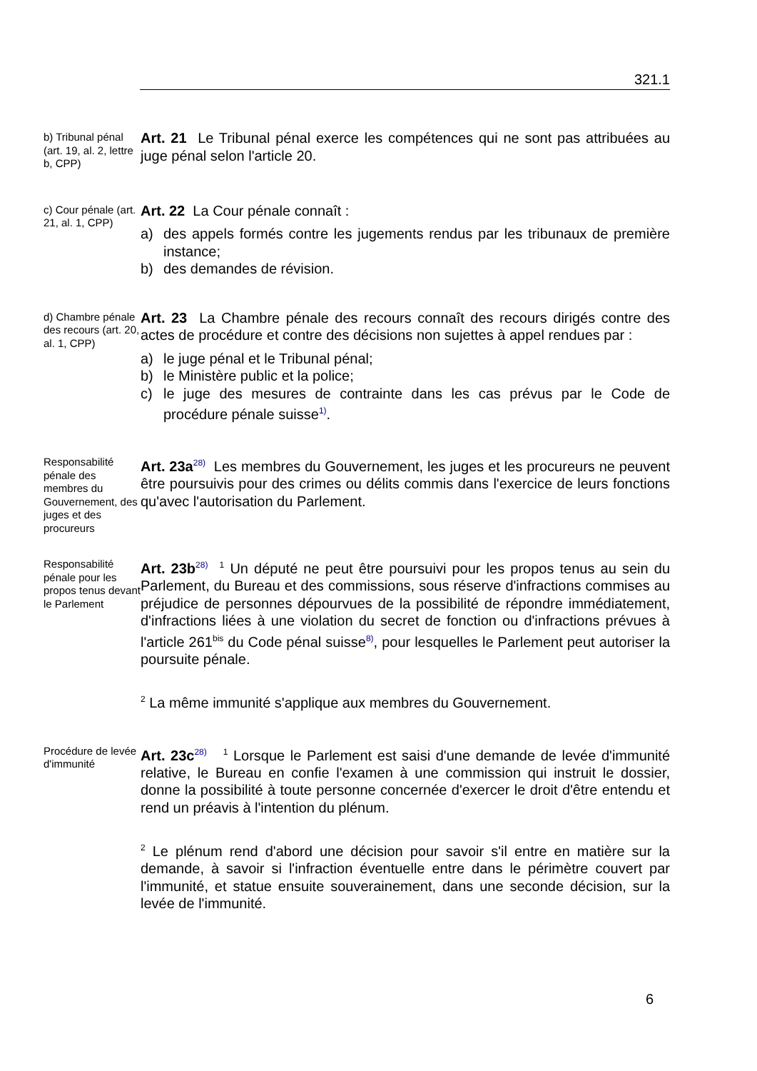321.1
b) Tribunal pénal (art. 19, al. 2, lettre b, CPP)
Art. 21 Le Tribunal pénal exerce les compétences qui ne sont pas attribuées au juge pénal selon l'article 20.
c) Cour pénale (art. 21, al. 1, CPP)
Art. 22 La Cour pénale connaît :
a) des appels formés contre les jugements rendus par les tribunaux de première instance;
b) des demandes de révision.
d) Chambre pénale des recours (art. 20, al. 1, CPP)
Art. 23 La Chambre pénale des recours connaît des recours dirigés contre des actes de procédure et contre des décisions non sujettes à appel rendues par :
a) le juge pénal et le Tribunal pénal;
b) le Ministère public et la police;
c) le juge des mesures de contrainte dans les cas prévus par le Code de procédure pénale suisse<sup>1)</sup>.
Responsabilité pénale des membres du Gouvernement, des juges et des procureurs
Art. 23a<sup>28)</sup> Les membres du Gouvernement, les juges et les procureurs ne peuvent être poursuivis pour des crimes ou délits commis dans l'exercice de leurs fonctions qu'avec l'autorisation du Parlement.
Responsabilité pénale pour les propos tenus devant le Parlement
Art. 23b<sup>28)</sup> <sup>1</sup> Un député ne peut être poursuivi pour les propos tenus au sein du Parlement, du Bureau et des commissions, sous réserve d'infractions commises au préjudice de personnes dépourvues de la possibilité de répondre immédiatement, d'infractions liées à une violation du secret de fonction ou d'infractions prévues à l'article 261<sup>bis</sup> du Code pénal suisse<sup>8)</sup>, pour lesquelles le Parlement peut autoriser la poursuite pénale.
<sup>2</sup> La même immunité s'applique aux membres du Gouvernement.
Procédure de levée d'immunité
Art. 23c<sup>28)</sup> <sup>1</sup> Lorsque le Parlement est saisi d'une demande de levée d'immunité relative, le Bureau en confie l'examen à une commission qui instruit le dossier, donne la possibilité à toute personne concernée d'exercer le droit d'être entendu et rend un préavis à l'intention du plénum.
<sup>2</sup> Le plénum rend d'abord une décision pour savoir s'il entre en matière sur la demande, à savoir si l'infraction éventuelle entre dans le périmètre couvert par l'immunité, et statue ensuite souverainement, dans une seconde décision, sur la levée de l'immunité.
6